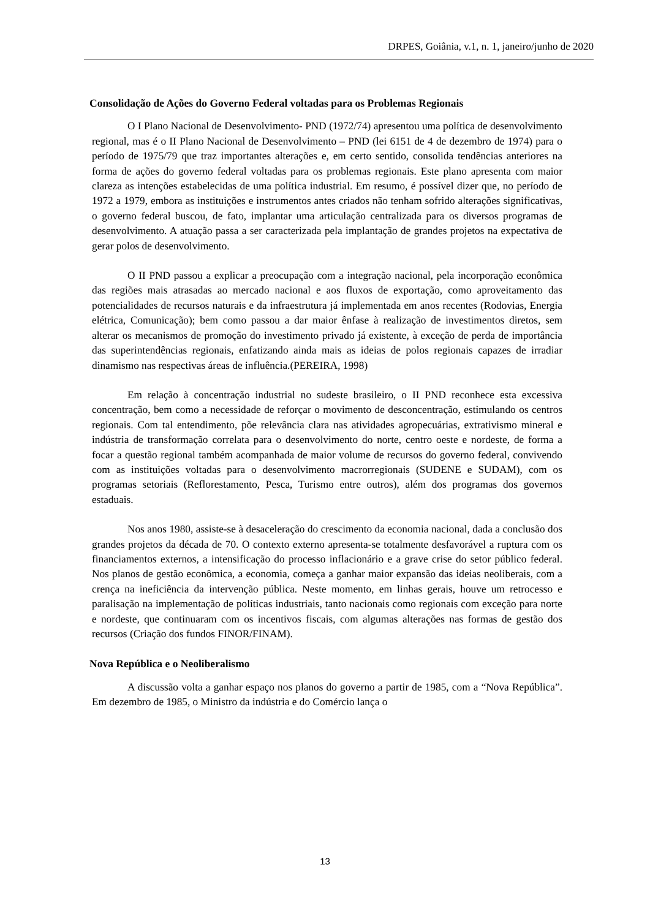DRPES, Goiânia, v.1, n. 1, janeiro/junho de 2020
Consolidação de Ações do Governo Federal voltadas para os Problemas Regionais
O I Plano Nacional de Desenvolvimento- PND (1972/74) apresentou uma política de desenvolvimento regional, mas é o II Plano Nacional de Desenvolvimento – PND (lei 6151 de 4 de dezembro de 1974) para o período de 1975/79 que traz importantes alterações e, em certo sentido, consolida tendências anteriores na forma de ações do governo federal voltadas para os problemas regionais. Este plano apresenta com maior clareza as intenções estabelecidas de uma política industrial. Em resumo, é possível dizer que, no período de 1972 a 1979, embora as instituições e instrumentos antes criados não tenham sofrido alterações significativas, o governo federal buscou, de fato, implantar uma articulação centralizada para os diversos programas de desenvolvimento. A atuação passa a ser caracterizada pela implantação de grandes projetos na expectativa de gerar polos de desenvolvimento.
O II PND passou a explicar a preocupação com a integração nacional, pela incorporação econômica das regiões mais atrasadas ao mercado nacional e aos fluxos de exportação, como aproveitamento das potencialidades de recursos naturais e da infraestrutura já implementada em anos recentes (Rodovias, Energia elétrica, Comunicação); bem como passou a dar maior ênfase à realização de investimentos diretos, sem alterar os mecanismos de promoção do investimento privado já existente, à exceção de perda de importância das superintendências regionais, enfatizando ainda mais as ideias de polos regionais capazes de irradiar dinamismo nas respectivas áreas de influência.(PEREIRA, 1998)
Em relação à concentração industrial no sudeste brasileiro, o II PND reconhece esta excessiva concentração, bem como a necessidade de reforçar o movimento de desconcentração, estimulando os centros regionais. Com tal entendimento, põe relevância clara nas atividades agropecuárias, extrativismo mineral e indústria de transformação correlata para o desenvolvimento do norte, centro oeste e nordeste, de forma a focar a questão regional também acompanhada de maior volume de recursos do governo federal, convivendo com as instituições voltadas para o desenvolvimento macrorregionais (SUDENE e SUDAM), com os programas setoriais (Reflorestamento, Pesca, Turismo entre outros), além dos programas dos governos estaduais.
Nos anos 1980, assiste-se à desaceleração do crescimento da economia nacional, dada a conclusão dos grandes projetos da década de 70. O contexto externo apresenta-se totalmente desfavorável a ruptura com os financiamentos externos, a intensificação do processo inflacionário e a grave crise do setor público federal. Nos planos de gestão econômica, a economia, começa a ganhar maior expansão das ideias neoliberais, com a crença na ineficiência da intervenção pública. Neste momento, em linhas gerais, houve um retrocesso e paralisação na implementação de políticas industriais, tanto nacionais como regionais com exceção para norte e nordeste, que continuaram com os incentivos fiscais, com algumas alterações nas formas de gestão dos recursos (Criação dos fundos FINOR/FINAM).
Nova República e o Neoliberalismo
A discussão volta a ganhar espaço nos planos do governo a partir de 1985, com a “Nova República”. Em dezembro de 1985, o Ministro da indústria e do Comércio lança o
13